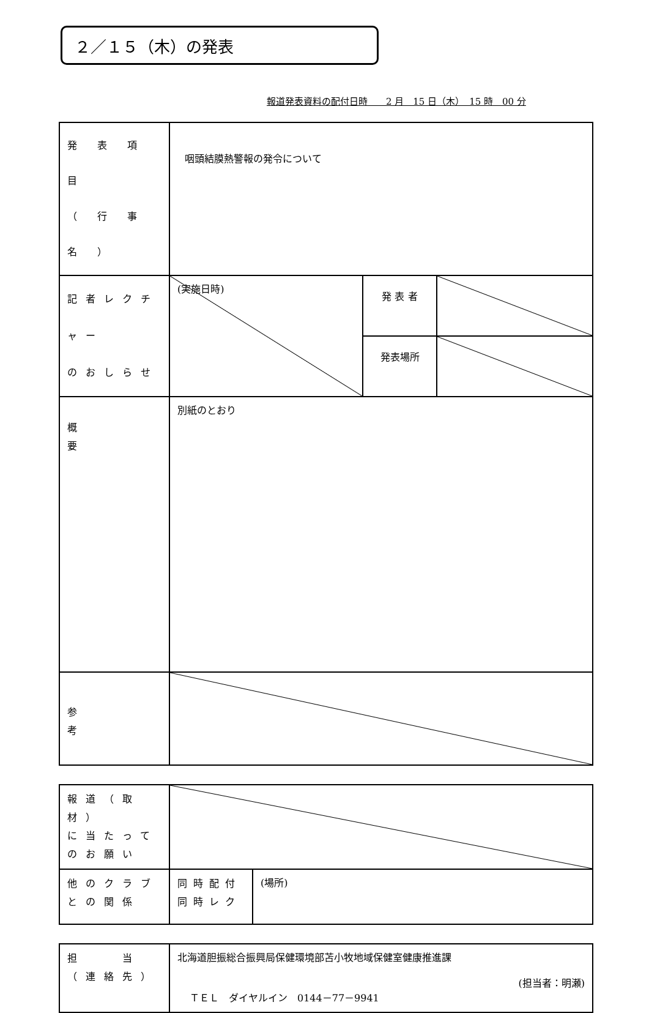２／１５（木）の発表
報道発表資料の配付日時　　2 月　15 日（木）　15 時　00 分
| 発 表 項 目 （ 行 事 名 ） | 咽頭結膜熱警報の発令について | | |
| 記者レクチャー のおしらせ | (実施日時) | 発 表 者 | |
| | | 発表場所 | |
| 概 要 | 別紙のとおり | | |
| 参 考 | | | |
| 報道（取材） に当たって のお願い | | |
| 他のクラブ との関係 | 同時配付 同時レク | (場所) |
| 担 当 （連絡先） | 北海道胆振総合振興局保健環境部苫小牧地域保健室健康推進課 (担当者：明瀬) ＴＥＬ ダイヤルイン 0144－77－9941 |